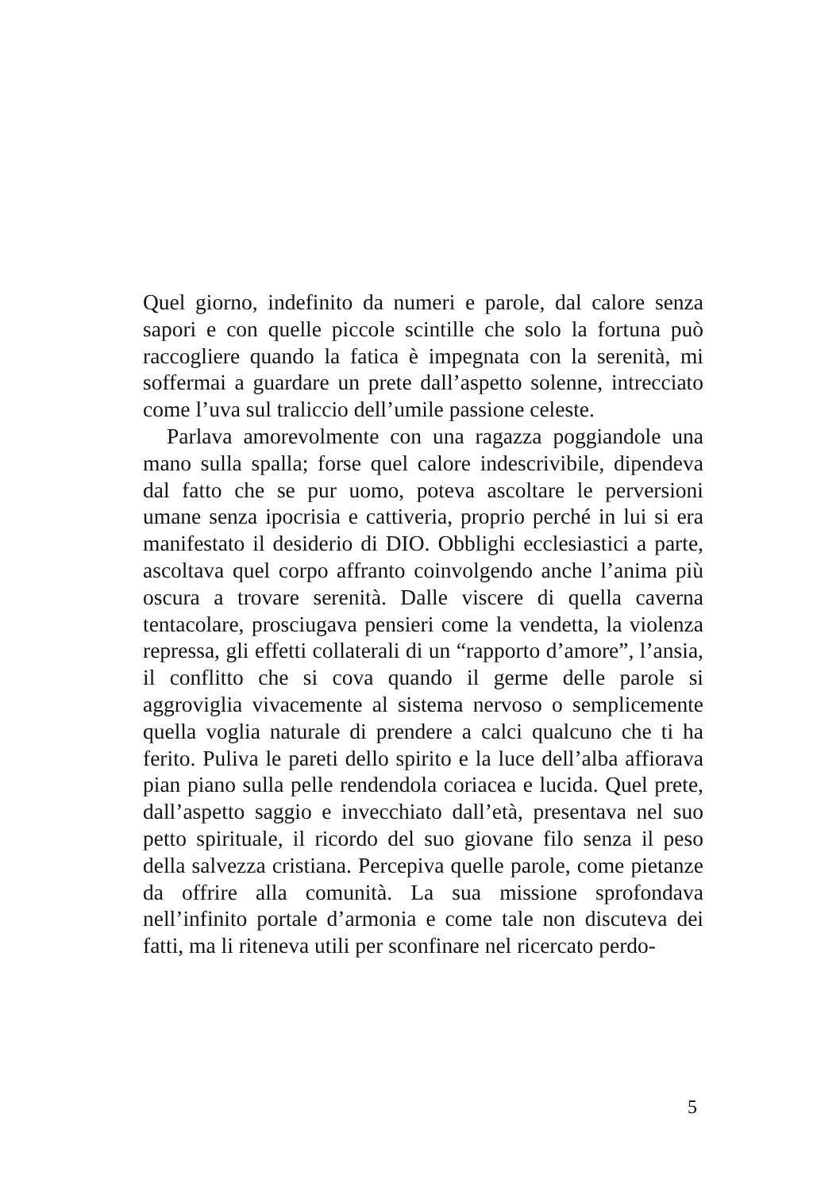Quel giorno, indefinito da numeri e parole, dal calore senza sapori e con quelle piccole scintille che solo la fortuna può raccogliere quando la fatica è impegnata con la serenità, mi soffermai a guardare un prete dall’aspetto solenne, intrecciato come l’uva sul tralic­cio dell’umile passione celeste.
Parlava amorevolmente con una ragazza poggian­dole una mano sulla spalla; forse quel calore indescri­vibile, dipendeva dal fatto che se pur uomo, poteva ascoltare le perversioni umane senza ipocrisia e catti­veria, proprio perché in lui si era manifestato il desi­derio di DIO. Obblighi ecclesiastici a parte, ascoltava quel corpo affranto coinvolgendo anche l’anima più oscura a trovare serenità. Dalle viscere di quella ca­verna tentacolare, prosciugava pensieri come la ven­detta, la violenza repressa, gli effetti collaterali di un “rapporto d’amore”, l’ansia, il conflitto che si cova quando il germe delle parole si aggroviglia vivacemen­te al sistema nervoso o semplicemente quella voglia naturale di prendere a calci qualcuno che ti ha ferito. Puliva le pareti dello spirito e la luce dell’alba affiora­va pian piano sulla pelle rendendola coriacea e lucida. Quel prete, dall’aspetto saggio e invecchiato dall’età, presentava nel suo petto spirituale, il ricordo del suo giovane filo senza il peso della salvezza cristiana. Per­cepiva quelle parole, come pietanze da offrire alla comunità. La sua missione sprofondava nell’infinito portale d’armonia e come tale non discuteva dei fatti, ma li riteneva utili per sconfinare nel ricercato perdo-
5